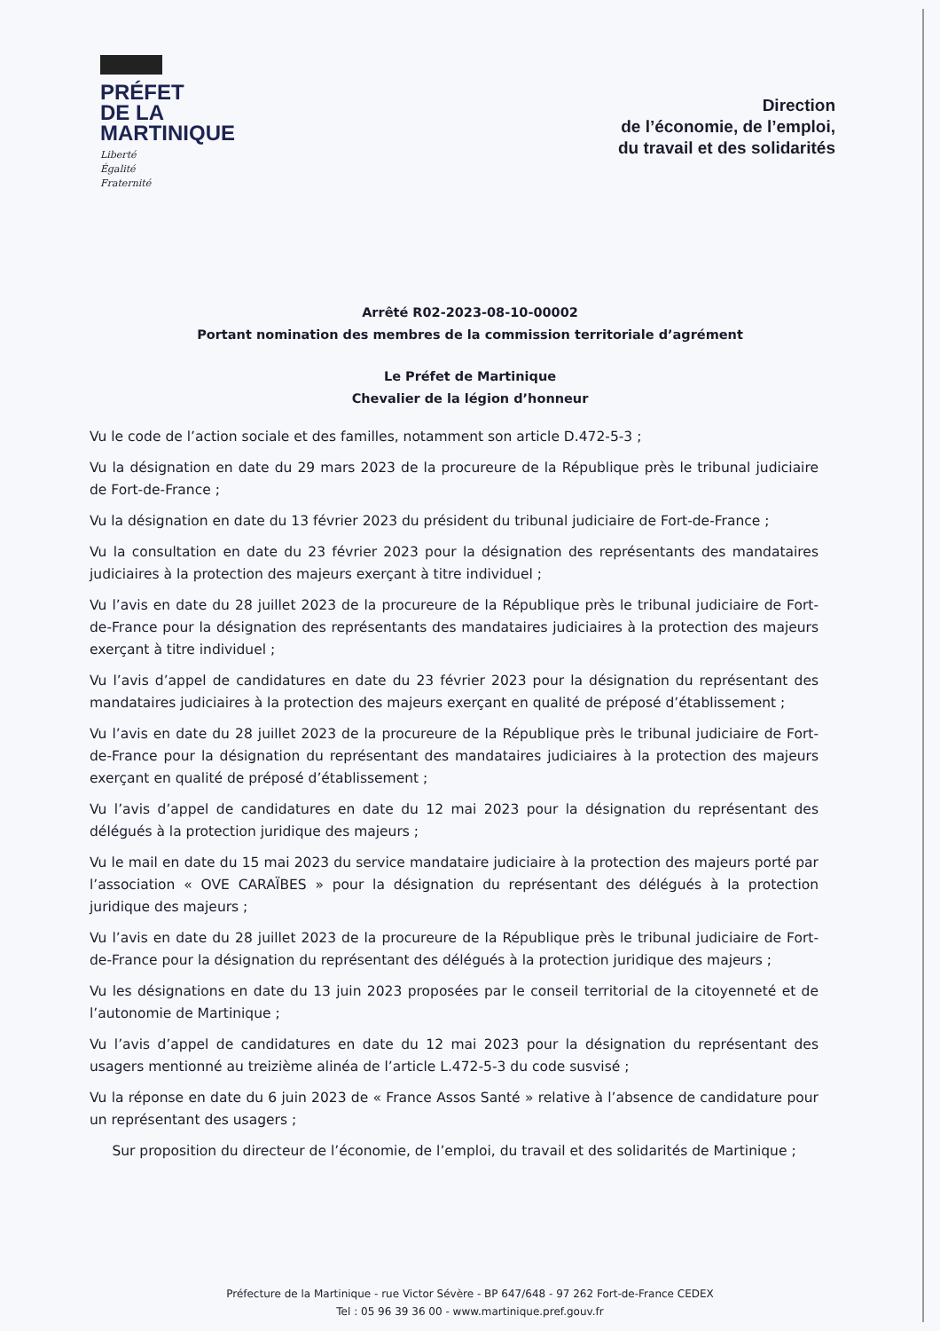PRÉFET
DE LA
MARTINIQUE
Liberté
Égalité
Fraternité
Direction
de l’économie, de l’emploi,
du travail et des solidarités
Arrêté R02-2023-08-10-00002
Portant nomination des membres de la commission territoriale d’agrément
Le Préfet de Martinique
Chevalier de la légion d’honneur
Vu le code de l’action sociale et des familles, notamment son article D.472-5-3 ;
Vu la désignation en date du 29 mars 2023 de la procureure de la République près le tribunal judiciaire de Fort-de-France ;
Vu la désignation en date du 13 février 2023 du président du tribunal judiciaire de Fort-de-France ;
Vu la consultation en date du 23 février 2023 pour la désignation des représentants des mandataires judiciaires à la protection des majeurs exerçant à titre individuel ;
Vu l’avis en date du 28 juillet 2023 de la procureure de la République près le tribunal judiciaire de Fort-de-France pour la désignation des représentants des mandataires judiciaires à la protection des majeurs exerçant à titre individuel ;
Vu l’avis d’appel de candidatures en date du 23 février 2023 pour la désignation du représentant des mandataires judiciaires à la protection des majeurs exerçant en qualité de préposé d’établissement ;
Vu l’avis en date du 28 juillet 2023 de la procureure de la République près le tribunal judiciaire de Fort-de-France pour la désignation du représentant des mandataires judiciaires à la protection des majeurs exerçant en qualité de préposé d’établissement ;
Vu l’avis d’appel de candidatures en date du 12 mai 2023 pour la désignation du représentant des délégués à la protection juridique des majeurs ;
Vu le mail en date du 15 mai 2023 du service mandataire judiciaire à la protection des majeurs porté par l’association « OVE CARAÏBES » pour la désignation du représentant des délégués à la protection juridique des majeurs ;
Vu l’avis en date du 28 juillet 2023 de la procureure de la République près le tribunal judiciaire de Fort-de-France pour la désignation du représentant des délégués à la protection juridique des majeurs ;
Vu les désignations en date du 13 juin 2023 proposées par le conseil territorial de la citoyenneté et de l’autonomie de Martinique ;
Vu l’avis d’appel de candidatures en date du 12 mai 2023 pour la désignation du représentant des usagers mentionné au treizième alinéa de l’article L.472-5-3 du code susvisé ;
Vu la réponse en date du 6 juin 2023 de « France Assos Santé » relative à l’absence de candidature pour un représentant des usagers ;
Sur proposition du directeur de l’économie, de l’emploi, du travail et des solidarités de Martinique ;
Préfecture de la Martinique - rue Victor Sévère - BP 647/648 - 97 262 Fort-de-France CEDEX
Tel : 05 96 39 36 00 - www.martinique.pref.gouv.fr